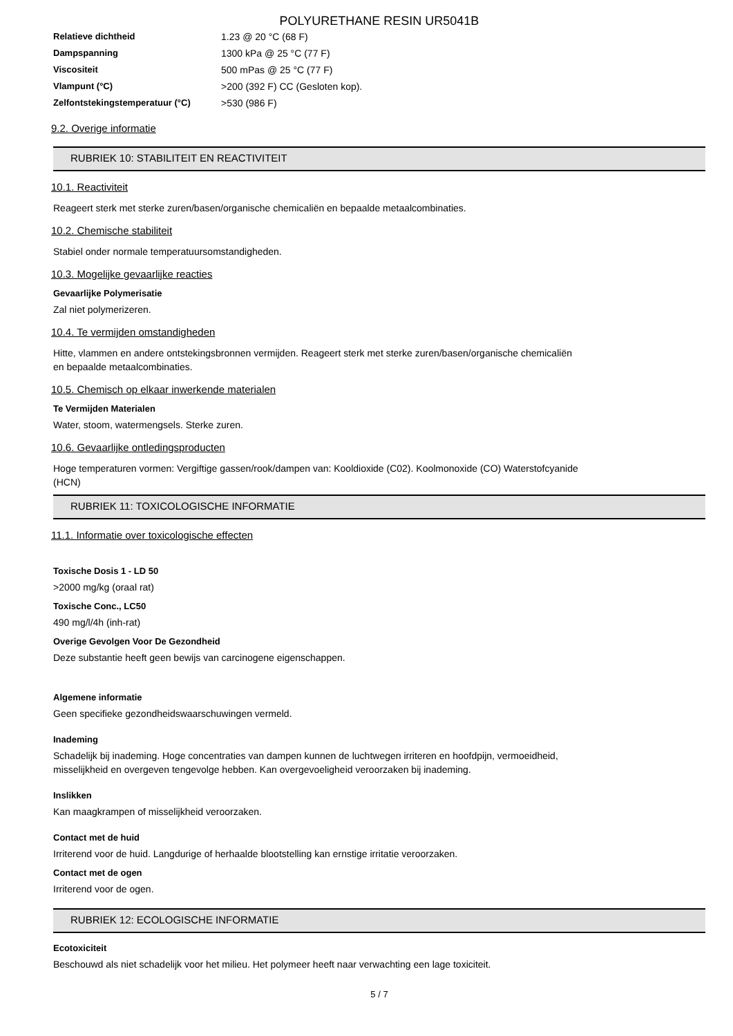POLYURETHANE RESIN UR5041B
| Relatieve dichtheid | 1.23 @ 20 °C (68 F) |
| Dampspanning | 1300 kPa @ 25 °C (77 F) |
| Viscositeit | 500 mPas @ 25 °C (77 F) |
| Vlampunt (°C) | >200 (392 F) CC (Gesloten kop). |
| Zelfontstekingstemperatuur (°C) | >530 (986 F) |
9.2. Overige informatie
RUBRIEK 10: STABILITEIT EN REACTIVITEIT
10.1. Reactiviteit
Reageert sterk met sterke zuren/basen/organische chemicaliën en bepaalde metaalcombinaties.
10.2. Chemische stabiliteit
Stabiel onder normale temperatuursomstandigheden.
10.3. Mogelijke gevaarlijke reacties
Gevaarlijke Polymerisatie
Zal niet polymerizeren.
10.4. Te vermijden omstandigheden
Hitte, vlammen en andere ontstekingsbronnen vermijden. Reageert sterk met sterke zuren/basen/organische chemicaliën
en bepaalde metaalcombinaties.
10.5. Chemisch op elkaar inwerkende materialen
Te Vermijden Materialen
Water, stoom, watermengsels. Sterke zuren.
10.6. Gevaarlijke ontledingsproducten
Hoge temperaturen vormen: Vergiftige gassen/rook/dampen van: Kooldioxide (C02). Koolmonoxide (CO) Waterstofcyanide
(HCN)
RUBRIEK 11: TOXICOLOGISCHE INFORMATIE
11.1. Informatie over toxicologische effecten
Toxische Dosis 1 - LD 50
>2000 mg/kg (oraal rat)
Toxische Conc., LC50
490 mg/l/4h (inh-rat)
Overige Gevolgen Voor De Gezondheid
Deze substantie heeft geen bewijs van carcinogene eigenschappen.
Algemene informatie
Geen specifieke gezondheidswaarschuwingen vermeld.
Inademing
Schadelijk bij inademing. Hoge concentraties van dampen kunnen de luchtwegen irriteren en hoofdpijn, vermoeidheid,
misselijkheid en overgeven tengevolge hebben. Kan overgevoeligheid veroorzaken bij inademing.
Inslikken
Kan maagkrampen of misselijkheid veroorzaken.
Contact met de huid
Irriterend voor de huid. Langdurige of herhaalde blootstelling kan ernstige irritatie veroorzaken.
Contact met de ogen
Irriterend voor de ogen.
RUBRIEK 12: ECOLOGISCHE INFORMATIE
Ecotoxiciteit
Beschouwd als niet schadelijk voor het milieu. Het polymeer heeft naar verwachting een lage toxiciteit.
5 / 7